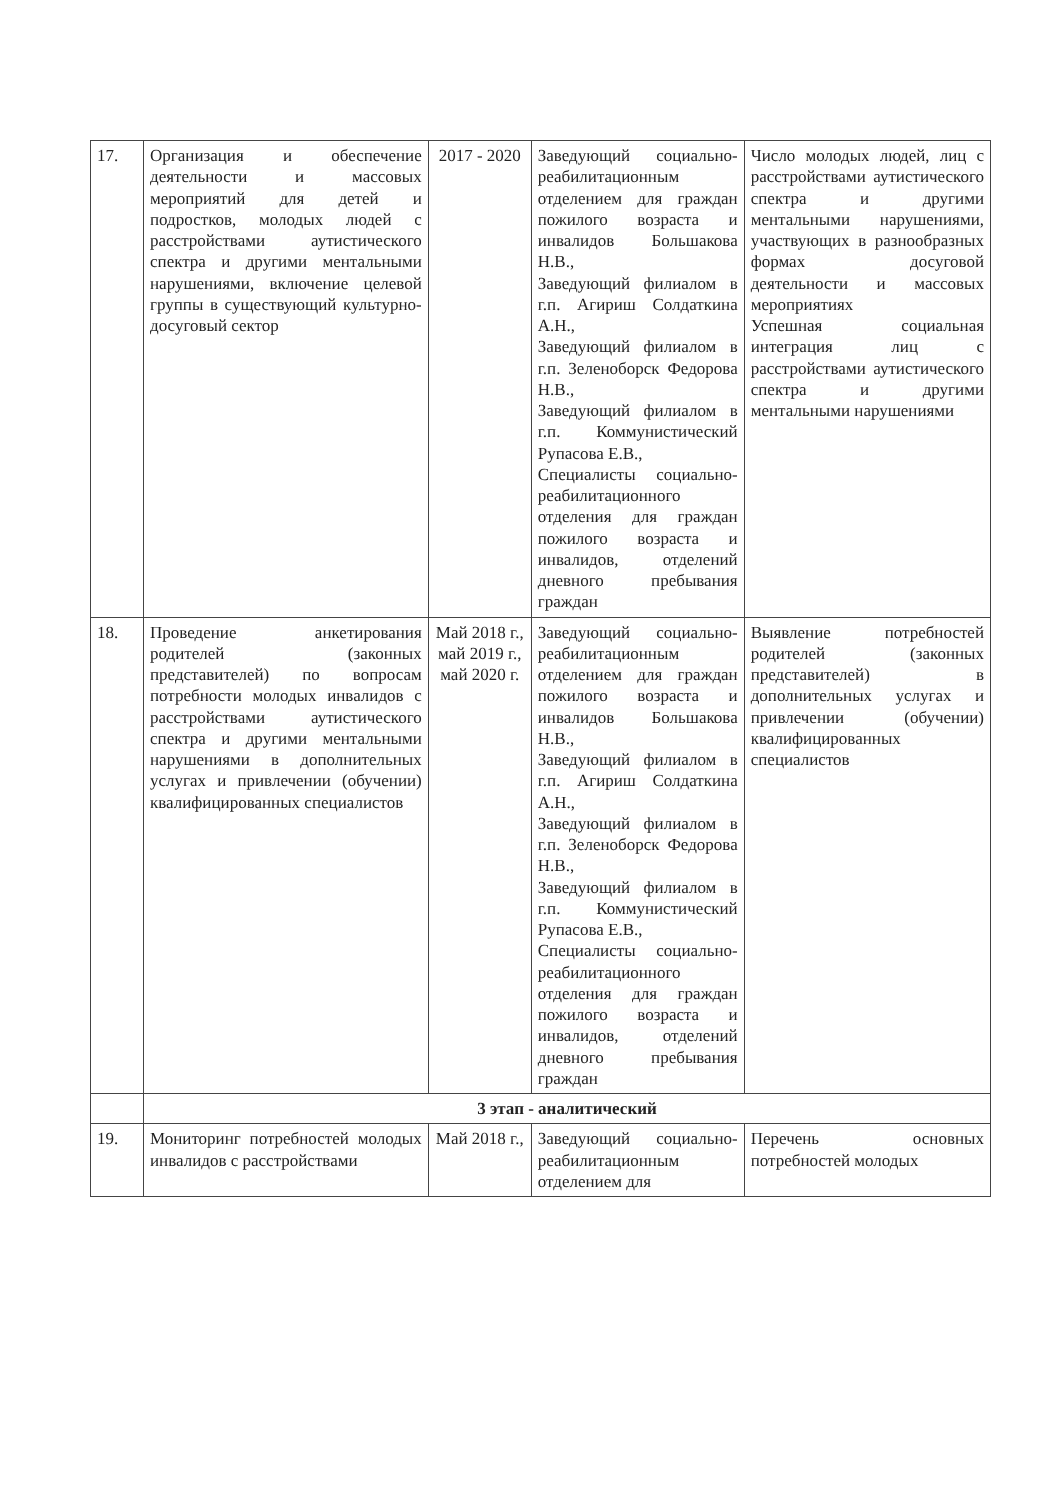| 17. | Организация и обеспечение деятельности и массовых мероприятий для детей и подростков, молодых людей с расстройствами аутистического спектра и другими ментальными нарушениями, включение целевой группы в существующий культурно-досуговый сектор | 2017 - 2020 | Заведующий социально-реабилитационным отделением для граждан пожилого возраста и инвалидов Большакова Н.В., Заведующий филиалом в г.п. Агириш Солдаткина А.Н., Заведующий филиалом в г.п. Зеленоборск Федорова Н.В., Заведующий филиалом в г.п. Коммунистический Рупасова Е.В., Специалисты социально-реабилитационного отделения для граждан пожилого возраста и инвалидов, отделений дневного пребывания граждан | Число молодых людей, лиц с расстройствами аутистического спектра и другими ментальными нарушениями, участвующих в разнообразных формах досуговой деятельности и массовых мероприятиях Успешная социальная интеграция лиц с расстройствами аутистического спектра и другими ментальными нарушениями |
| 18. | Проведение анкетирования родителей (законных представителей) по вопросам потребности молодых инвалидов с расстройствами аутистического спектра и другими ментальными нарушениями в дополнительных услугах и привлечении (обучении) квалифицированных специалистов | Май 2018 г., май 2019 г., май 2020 г. | Заведующий социально-реабилитационным отделением для граждан пожилого возраста и инвалидов Большакова Н.В., Заведующий филиалом в г.п. Агириш Солдаткина А.Н., Заведующий филиалом в г.п. Зеленоборск Федорова Н.В., Заведующий филиалом в г.п. Коммунистический Рупасова Е.В., Специалисты социально-реабилитационного отделения для граждан пожилого возраста и инвалидов, отделений дневного пребывания граждан | Выявление потребностей родителей (законных представителей) в дополнительных услугах и привлечении (обучении) квалифицированных специалистов |
| | 3 этап - аналитический | | | |
| 19. | Мониторинг потребностей молодых инвалидов с расстройствами | Май 2018 г., | Заведующий социально-реабилитационным отделением для | Перечень основных потребностей молодых |